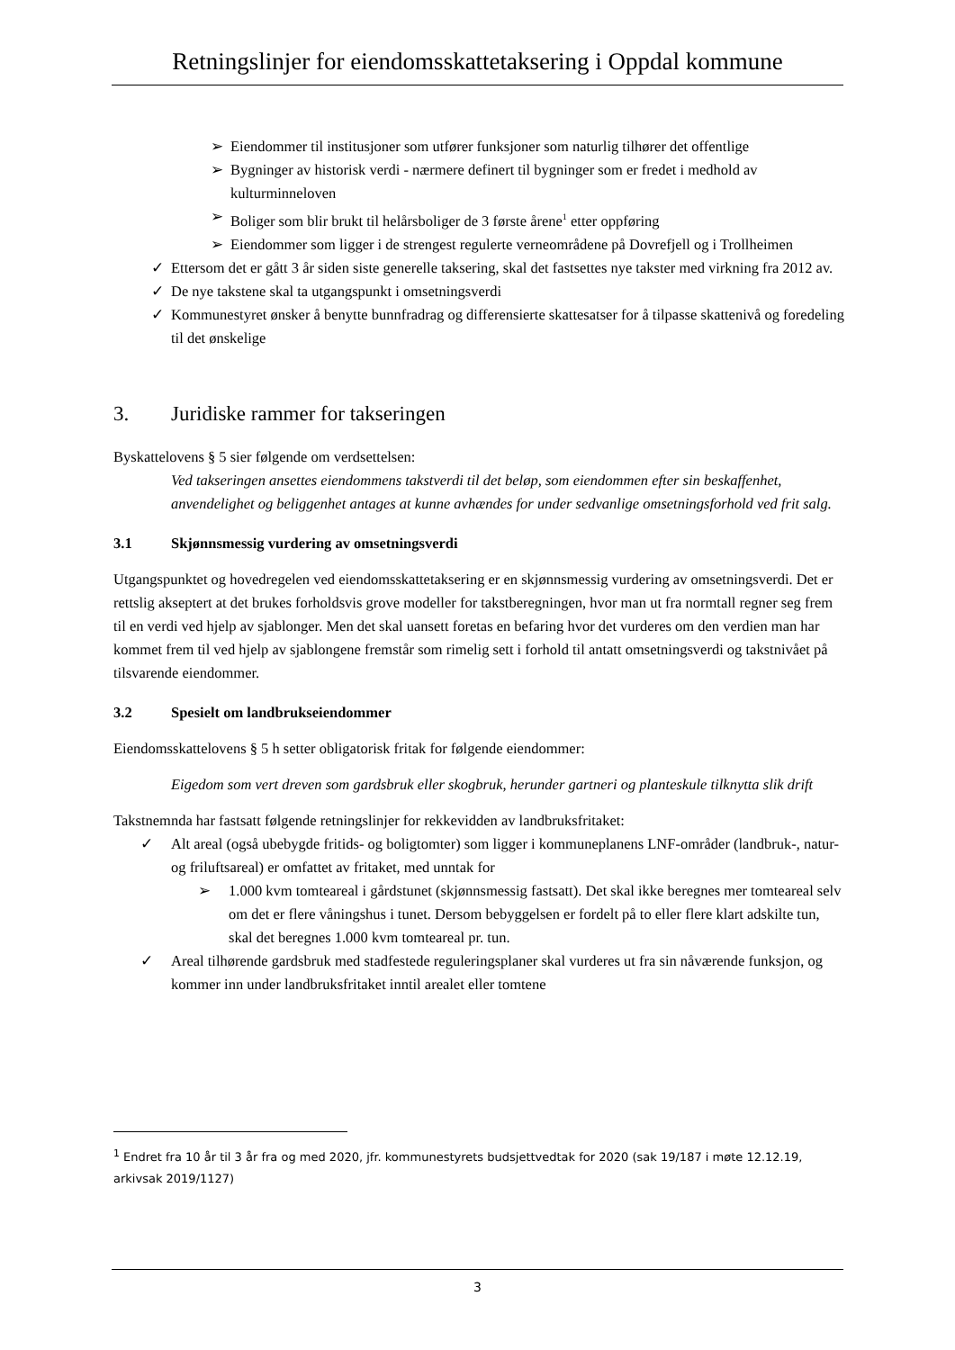Retningslinjer for eiendomsskattetaksering i Oppdal kommune
➢ Eiendommer til institusjoner som utfører funksjoner som naturlig tilhører det offentlige
➢ Bygninger av historisk verdi - nærmere definert til bygninger som er fredet i medhold av kulturminneloven
➢ Boliger som blir brukt til helårsboliger de 3 første årene<sup>1</sup> etter oppføring
➢ Eiendommer som ligger i de strengest regulerte verneområdene på Dovrefjell og i Trollheimen
✓ Ettersom det er gått 3 år siden siste generelle taksering, skal det fastsettes nye takster med virkning fra 2012 av.
✓ De nye takstene skal ta utgangspunkt i omsetningsverdi
✓ Kommunestyret ønsker å benytte bunnfradrag og differensierte skattesatser for å tilpasse skattenivå og foredeling til det ønskelige
3. Juridiske rammer for takseringen
Byskattelovens § 5 sier følgende om verdsettelsen:
Ved takseringen ansettes eiendommens takstverdi til det beløp, som eiendommen efter sin beskaffenhet, anvendelighet og beliggenhet antages at kunne avhændes for under sedvanlige omsetningsforhold ved frit salg.
3.1 Skjønnsmessig vurdering av omsetningsverdi
Utgangspunktet og hovedregelen ved eiendomsskattetaksering er en skjønnsmessig vurdering av omsetningsverdi. Det er rettslig akseptert at det brukes forholdsvis grove modeller for takstberegningen, hvor man ut fra normtall regner seg frem til en verdi ved hjelp av sjablonger. Men det skal uansett foretas en befaring hvor det vurderes om den verdien man har kommet frem til ved hjelp av sjablongene fremstår som rimelig sett i forhold til antatt omsetningsverdi og takstnivået på tilsvarende eiendommer.
3.2 Spesielt om landbrukseiendommer
Eiendomsskattelovens § 5 h setter obligatorisk fritak for følgende eiendommer:
Eigedom som vert dreven som gardsbruk eller skogbruk, herunder gartneri og planteskule tilknytta slik drift
Takstnemnda har fastsatt følgende retningslinjer for rekkevidden av landbruksfritaket:
✓ Alt areal (også ubebygde fritids- og boligtomter) som ligger i kommuneplanens LNF-områder (landbruk-, natur- og friluftsareal) er omfattet av fritaket, med unntak for
➢ 1.000 kvm tomteareal i gårdstunet (skjønnsmessig fastsatt). Det skal ikke beregnes mer tomteareal selv om det er flere våningshus i tunet. Dersom bebyggelsen er fordelt på to eller flere klart adskilte tun, skal det beregnes 1.000 kvm tomteareal pr. tun.
✓ Areal tilhørende gardsbruk med stadfestede reguleringsplaner skal vurderes ut fra sin nåværende funksjon, og kommer inn under landbruksfritaket inntil arealet eller tomtene
<sup>1</sup> Endret fra 10 år til 3 år fra og med 2020, jfr. kommunestyrets budsjettvedtak for 2020 (sak 19/187 i møte 12.12.19, arkivsak 2019/1127)
3